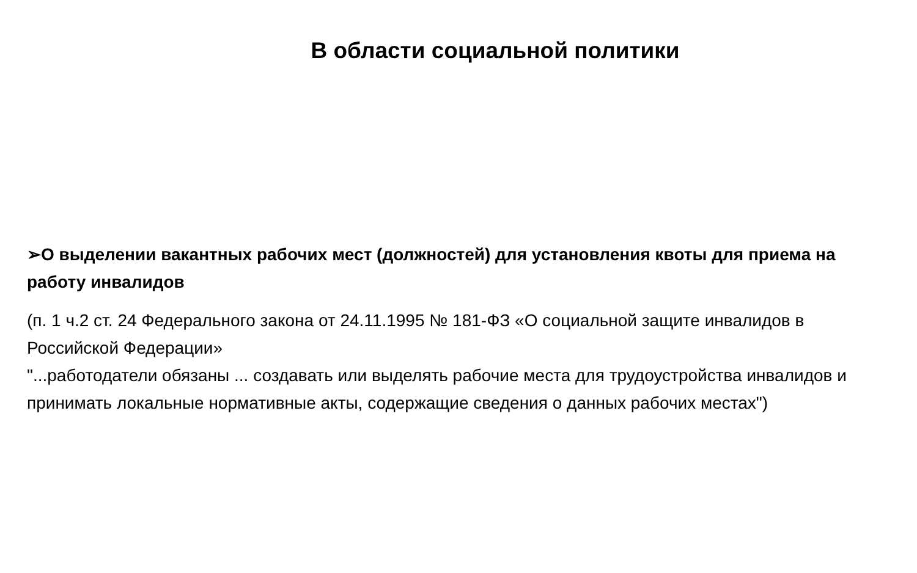В области социальной политики
➢О выделении вакантных рабочих мест (должностей) для установления квоты для приема на работу инвалидов
(п. 1 ч.2 ст. 24 Федерального закона от 24.11.1995 № 181-ФЗ «О социальной защите инвалидов в Российской Федерации»
"...работодатели обязаны ... создавать или выделять рабочие места для трудоустройства инвалидов и принимать локальные нормативные акты, содержащие сведения о данных рабочих местах")